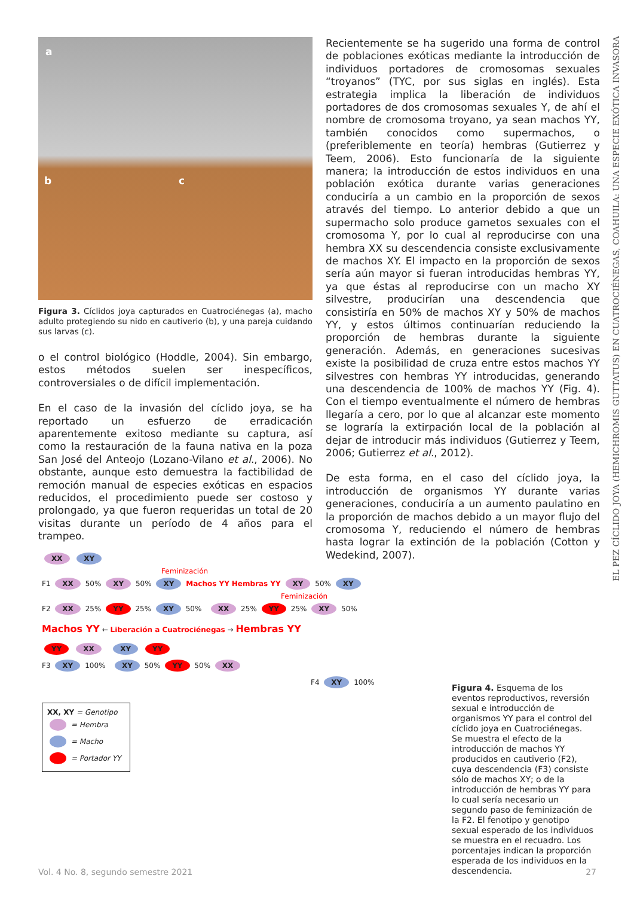a
b c
Figura 3. Cíclidos joya capturados en Cuatrociénegas (a), macho adulto protegiendo su nido en cautiverio (b), y una pareja cuidando sus larvas (c).
o el control biológico (Hoddle, 2004). Sin embargo, estos métodos suelen ser inespecíficos, controversiales o de difícil implementación.
En el caso de la invasión del cíclido joya, se ha reportado un esfuerzo de erradicación aparentemente exitoso mediante su captura, así como la restauración de la fauna nativa en la poza San José del Anteojo (Lozano-Vilano et al., 2006). No obstante, aunque esto demuestra la factibilidad de remoción manual de especies exóticas en espacios reducidos, el procedimiento puede ser costoso y prolongado, ya que fueron requeridas un total de 20 visitas durante un período de 4 años para el trampeo.
Recientemente se ha sugerido una forma de control de poblaciones exóticas mediante la introducción de individuos portadores de cromosomas sexuales “troyanos” (TYC, por sus siglas en inglés). Esta estrategia implica la liberación de individuos portadores de dos cromosomas sexuales Y, de ahí el nombre de cromosoma troyano, ya sean machos YY, también conocidos como supermachos, o (preferiblemente en teoría) hembras (Gutierrez y Teem, 2006). Esto funcionaría de la siguiente manera; la introducción de estos individuos en una población exótica durante varias generaciones conduciría a un cambio en la proporción de sexos através del tiempo. Lo anterior debido a que un supermacho solo produce gametos sexuales con el cromosoma Y, por lo cual al reproducirse con una hembra XX su descendencia consiste exclusivamente de machos XY. El impacto en la proporción de sexos sería aún mayor si fueran introducidas hembras YY, ya que éstas al reproducirse con un macho XY silvestre, producirían una descendencia que consistiría en 50% de machos XY y 50% de machos YY, y estos últimos continuarían reduciendo la proporción de hembras durante la siguiente generación. Además, en generaciones sucesivas existe la posibilidad de cruza entre estos machos YY silvestres con hembras YY introducidas, generando una descendencia de 100% de machos YY (Fig. 4). Con el tiempo eventualmente el número de hembras llegaría a cero, por lo que al alcanzar este momento se lograría la extirpación local de la población al dejar de introducir más individuos (Gutierrez y Teem, 2006; Gutierrez et al., 2012).
De esta forma, en el caso del cíclido joya, la introducción de organismos YY durante varias generaciones, conduciría a un aumento paulatino en la proporción de machos debido a un mayor flujo del cromosoma Y, reduciendo el número de hembras hasta lograr la extinción de la población (Cotton y Wedekind, 2007).
EL PEZ CÍCLIDO JOYA (HEMICHROMIS GUTTATUS) EN CUATROCIÉNEGAS, COAHUILA: UNA ESPECIE EXÓTICA INVASORA
XX XY
Feminización
F1 XX 50% XY 50% XY Machos YY Hembras YY XY 50% XY
Feminización
F2 XX 25% YY 25% XY 50% XX 25% YY 25% XY 50%
Machos YY ← Liberación a Cuatrociénegas → Hembras YY
YY XX XY YY
F3 XY 100% XY 50% YY 50% XX
F4 XY 100%
XX, XY = Genotipo
= Hembra
= Macho
= Portador YY
Figura 4. Esquema de los eventos reproductivos, reversión sexual e introducción de organismos YY para el control del cíclido joya en Cuatrociénegas. Se muestra el efecto de la introducción de machos YY producidos en cautiverio (F2), cuya descendencia (F3) consiste sólo de machos XY; o de la introducción de hembras YY para lo cual sería necesario un segundo paso de feminización de la F2. El fenotipo y genotipo sexual esperado de los individuos se muestra en el recuadro. Los porcentajes indican la proporción esperada de los individuos en la descendencia.
Vol. 4 No. 8, segundo semestre 2021 27